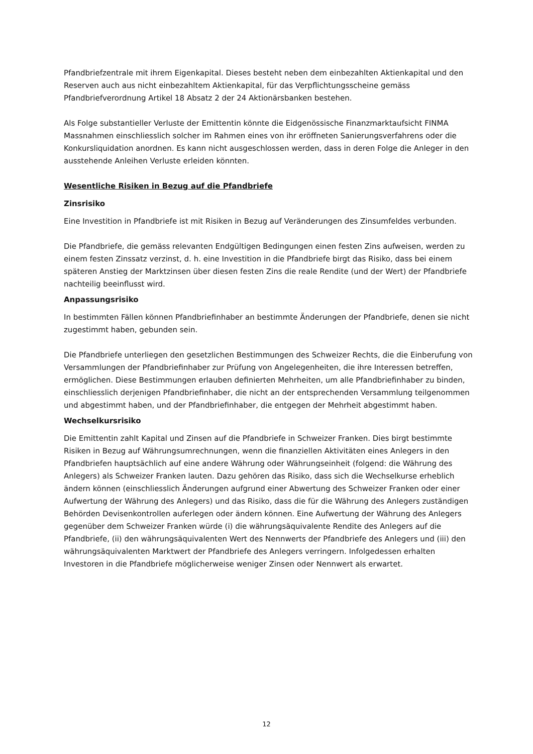Pfandbriefzentrale mit ihrem Eigenkapital. Dieses besteht neben dem einbezahlten Aktienkapital und den Reserven auch aus nicht einbezahltem Aktienkapital, für das Verpflichtungsscheine gemäss Pfandbriefverordnung Artikel 18 Absatz 2 der 24 Aktionärsbanken bestehen.
Als Folge substantieller Verluste der Emittentin könnte die Eidgenössische Finanzmarktaufsicht FINMA Massnahmen einschliesslich solcher im Rahmen eines von ihr eröffneten Sanierungsverfahrens oder die Konkursliquidation anordnen. Es kann nicht ausgeschlossen werden, dass in deren Folge die Anleger in den ausstehende Anleihen Verluste erleiden könnten.
Wesentliche Risiken in Bezug auf die Pfandbriefe
Zinsrisiko
Eine Investition in Pfandbriefe ist mit Risiken in Bezug auf Veränderungen des Zinsumfeldes verbunden.
Die Pfandbriefe, die gemäss relevanten Endgültigen Bedingungen einen festen Zins aufweisen, werden zu einem festen Zinssatz verzinst, d. h. eine Investition in die Pfandbriefe birgt das Risiko, dass bei einem späteren Anstieg der Marktzinsen über diesen festen Zins die reale Rendite (und der Wert) der Pfandbriefe nachteilig beeinflusst wird.
Anpassungsrisiko
In bestimmten Fällen können Pfandbriefinhaber an bestimmte Änderungen der Pfandbriefe, denen sie nicht zugestimmt haben, gebunden sein.
Die Pfandbriefe unterliegen den gesetzlichen Bestimmungen des Schweizer Rechts, die die Einberufung von Versammlungen der Pfandbriefinhaber zur Prüfung von Angelegenheiten, die ihre Interessen betreffen, ermöglichen. Diese Bestimmungen erlauben definierten Mehrheiten, um alle Pfandbriefinhaber zu binden, einschliesslich derjenigen Pfandbriefinhaber, die nicht an der entsprechenden Versammlung teilgenommen und abgestimmt haben, und der Pfandbriefinhaber, die entgegen der Mehrheit abgestimmt haben.
Wechselkursrisiko
Die Emittentin zahlt Kapital und Zinsen auf die Pfandbriefe in Schweizer Franken. Dies birgt bestimmte Risiken in Bezug auf Währungsumrechnungen, wenn die finanziellen Aktivitäten eines Anlegers in den Pfandbriefen hauptsächlich auf eine andere Währung oder Währungseinheit (folgend: die Währung des Anlegers) als Schweizer Franken lauten. Dazu gehören das Risiko, dass sich die Wechselkurse erheblich ändern können (einschliesslich Änderungen aufgrund einer Abwertung des Schweizer Franken oder einer Aufwertung der Währung des Anlegers) und das Risiko, dass die für die Währung des Anlegers zuständigen Behörden Devisenkontrollen auferlegen oder ändern können. Eine Aufwertung der Währung des Anlegers gegenüber dem Schweizer Franken würde (i) die währungsäquivalente Rendite des Anlegers auf die Pfandbriefe, (ii) den währungsäquivalenten Wert des Nennwerts der Pfandbriefe des Anlegers und (iii) den währungsäquivalenten Marktwert der Pfandbriefe des Anlegers verringern. Infolgedessen erhalten Investoren in die Pfandbriefe möglicherweise weniger Zinsen oder Nennwert als erwartet.
12